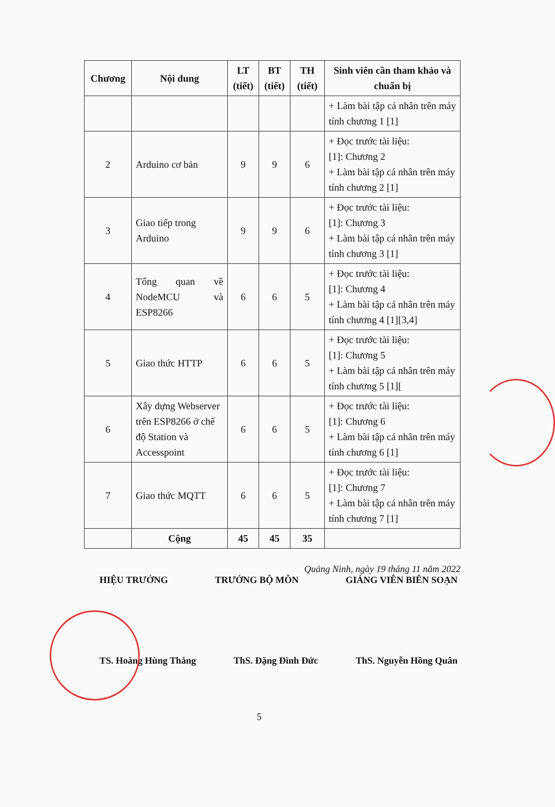| Chương | Nội dung | LT (tiết) | BT (tiết) | TH (tiết) | Sinh viên cần tham khảo và chuẩn bị |
| --- | --- | --- | --- | --- | --- |
| | | | | | + Làm bài tập cá nhân trên máy tính chương 1 [1] |
| 2 | Arduino cơ bản | 9 | 9 | 6 | + Đọc trước tài liệu: [1]: Chương 2 + Làm bài tập cá nhân trên máy tính chương 2 [1] |
| 3 | Giao tiếp trong Arduino | 9 | 9 | 6 | + Đọc trước tài liệu: [1]: Chương 3 + Làm bài tập cá nhân trên máy tính chương 3 [1] |
| 4 | Tổng quan về NodeMCU và ESP8266 | 6 | 6 | 5 | + Đọc trước tài liệu: [1]: Chương 4 + Làm bài tập cá nhân trên máy tính chương 4 [1][3,4] |
| 5 | Giao thức HTTP | 6 | 6 | 5 | + Đọc trước tài liệu: [1]: Chương 5 + Làm bài tập cá nhân trên máy tính chương 5 [1][ |
| 6 | Xây dựng Webserver trên ESP8266 ở chế độ Station và Accesspoint | 6 | 6 | 5 | + Đọc trước tài liệu: [1]: Chương 6 + Làm bài tập cá nhân trên máy tính chương 6 [1] |
| 7 | Giao thức MQTT | 6 | 6 | 5 | + Đọc trước tài liệu: [1]: Chương 7 + Làm bài tập cá nhân trên máy tính chương 7 [1] |
| | Cộng | 45 | 45 | 35 | |
Quảng Ninh, ngày 19 tháng 11 năm 2022
HIỆU TRƯỞNG TRƯỞNG BỘ MÔN GIẢNG VIÊN BIÊN SOẠN
TS. Hoàng Hùng Thắng ThS. Đặng Đình Đức ThS. Nguyễn Hồng Quân
5